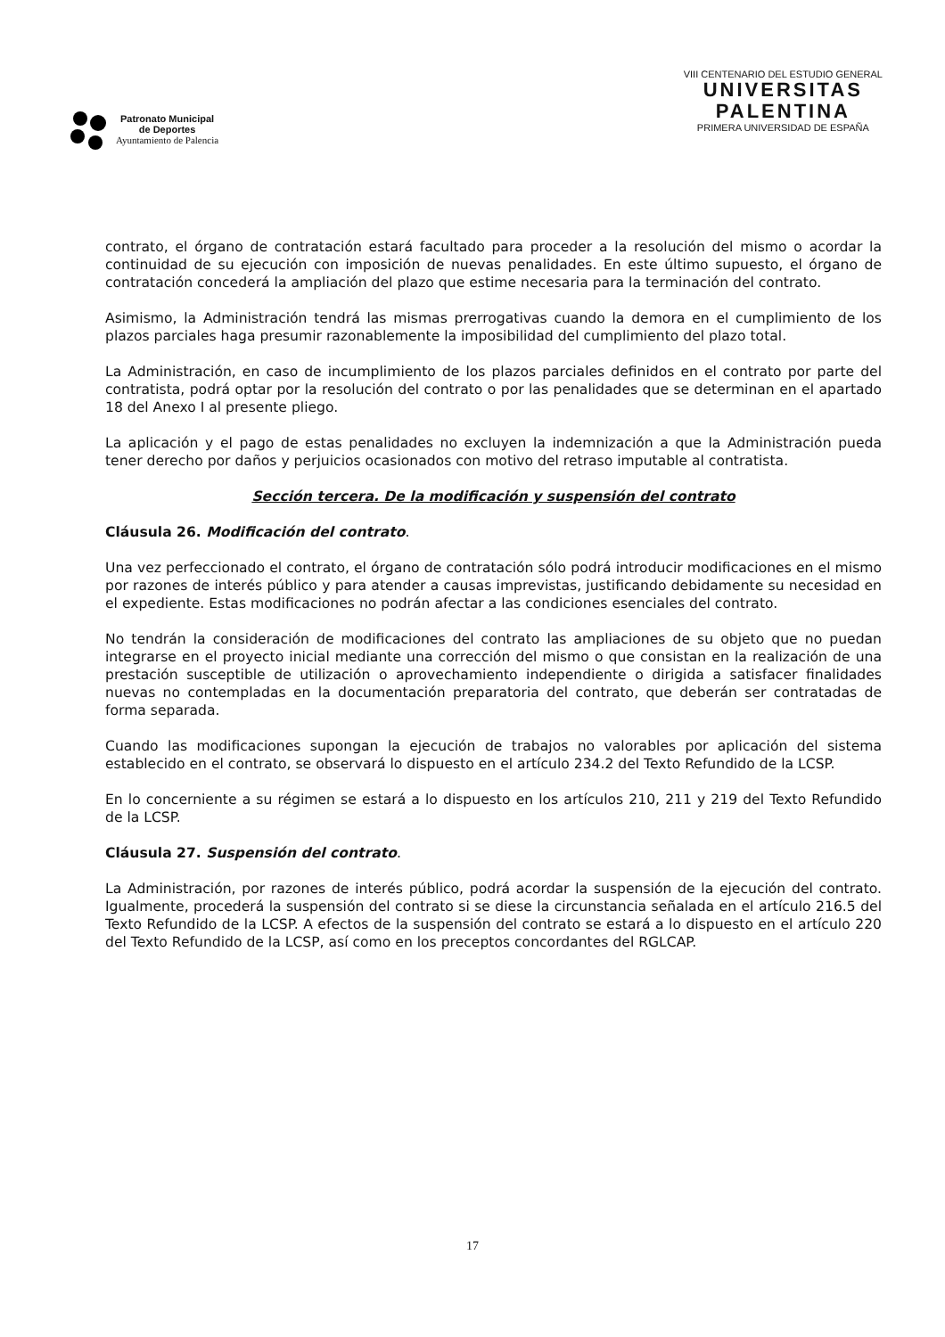Patronato Municipal
de Deportes
Ayuntamiento de Palencia
VIII CENTENARIO DEL ESTUDIO GENERAL
UNIVERSITAS
PALENTINA
PRIMERA UNIVERSIDAD DE ESPAÑA
contrato, el órgano de contratación estará facultado para proceder a la resolución del mismo o acordar la continuidad de su ejecución con imposición de nuevas penalidades. En este último supuesto, el órgano de contratación concederá la ampliación del plazo que estime necesaria para la terminación del contrato.
Asimismo, la Administración tendrá las mismas prerrogativas cuando la demora en el cumplimiento de los plazos parciales haga presumir razonablemente la imposibilidad del cumplimiento del plazo total.
La Administración, en caso de incumplimiento de los plazos parciales definidos en el contrato por parte del contratista, podrá optar por la resolución del contrato o por las penalidades que se determinan en el apartado 18 del Anexo I al presente pliego.
La aplicación y el pago de estas penalidades no excluyen la indemnización a que la Administración pueda tener derecho por daños y perjuicios ocasionados con motivo del retraso imputable al contratista.
Sección tercera. De la modificación y suspensión del contrato
Cláusula 26. Modificación del contrato.
Una vez perfeccionado el contrato, el órgano de contratación sólo podrá introducir modificaciones en el mismo por razones de interés público y para atender a causas imprevistas, justificando debidamente su necesidad en el expediente. Estas modificaciones no podrán afectar a las condiciones esenciales del contrato.
No tendrán la consideración de modificaciones del contrato las ampliaciones de su objeto que no puedan integrarse en el proyecto inicial mediante una corrección del mismo o que consistan en la realización de una prestación susceptible de utilización o aprovechamiento independiente o dirigida a satisfacer finalidades nuevas no contempladas en la documentación preparatoria del contrato, que deberán ser contratadas de forma separada.
Cuando las modificaciones supongan la ejecución de trabajos no valorables por aplicación del sistema establecido en el contrato, se observará lo dispuesto en el artículo 234.2 del Texto Refundido de la LCSP.
En lo concerniente a su régimen se estará a lo dispuesto en los artículos 210, 211 y 219 del Texto Refundido de la LCSP.
Cláusula 27. Suspensión del contrato.
La Administración, por razones de interés público, podrá acordar la suspensión de la ejecución del contrato. Igualmente, procederá la suspensión del contrato si se diese la circunstancia señalada en el artículo 216.5 del Texto Refundido de la LCSP. A efectos de la suspensión del contrato se estará a lo dispuesto en el artículo 220 del Texto Refundido de la LCSP, así como en los preceptos concordantes del RGLCAP.
17